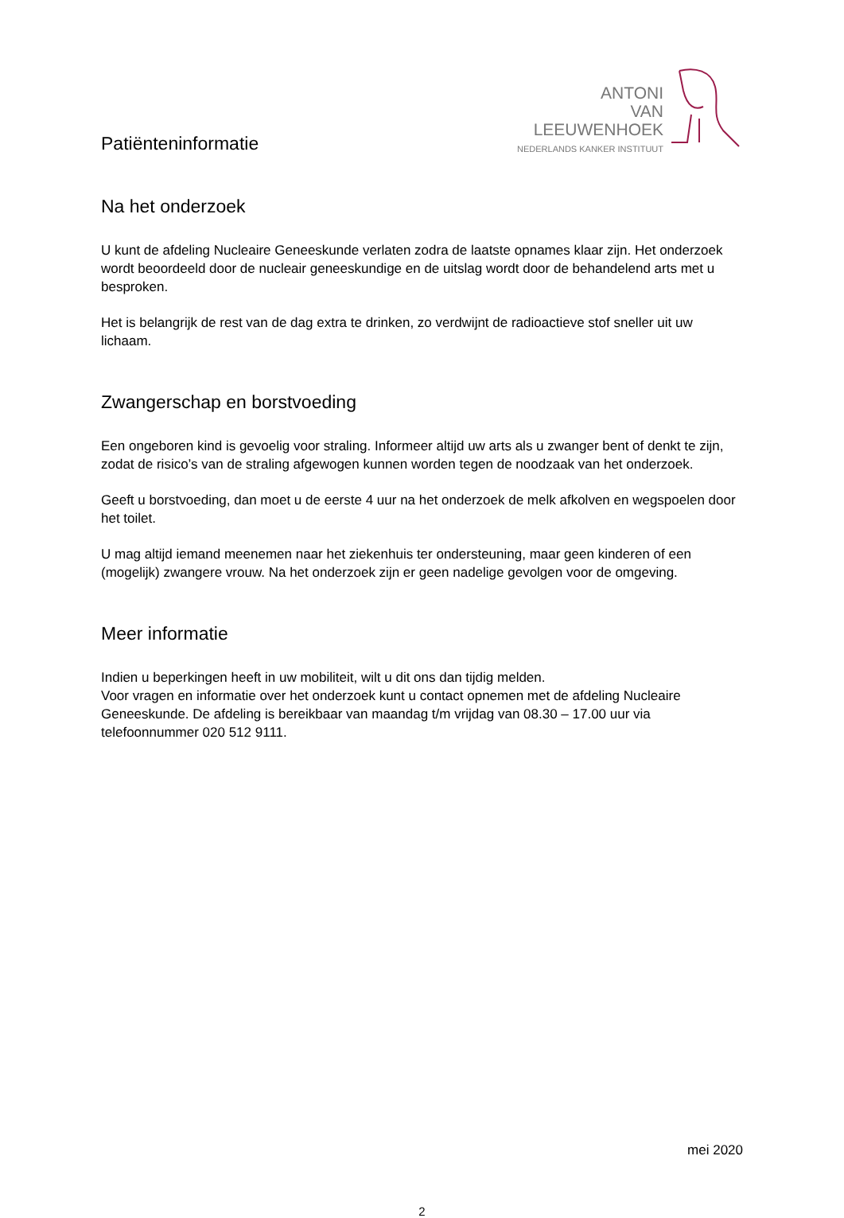Patiënteninformatie
ANTONI
VAN
LEEUWENHOEK
NEDERLANDS KANKER INSTITUUT
Na het onderzoek
U kunt de afdeling Nucleaire Geneeskunde verlaten zodra de laatste opnames klaar zijn. Het onderzoek wordt beoordeeld door de nucleair geneeskundige en de uitslag wordt door de behandelend arts met u besproken.
Het is belangrijk de rest van de dag extra te drinken, zo verdwijnt de radioactieve stof sneller uit uw lichaam.
Zwangerschap en borstvoeding
Een ongeboren kind is gevoelig voor straling. Informeer altijd uw arts als u zwanger bent of denkt te zijn, zodat de risico’s van de straling afgewogen kunnen worden tegen de noodzaak van het onderzoek.
Geeft u borstvoeding, dan moet u de eerste 4 uur na het onderzoek de melk afkolven en wegspoelen door het toilet.
U mag altijd iemand meenemen naar het ziekenhuis ter ondersteuning, maar geen kinderen of een (mogelijk) zwangere vrouw. Na het onderzoek zijn er geen nadelige gevolgen voor de omgeving.
Meer informatie
Indien u beperkingen heeft in uw mobiliteit, wilt u dit ons dan tijdig melden.
Voor vragen en informatie over het onderzoek kunt u contact opnemen met de afdeling Nucleaire Geneeskunde. De afdeling is bereikbaar van maandag t/m vrijdag van 08.30 – 17.00 uur via telefoonnummer 020 512 9111.
mei 2020
2